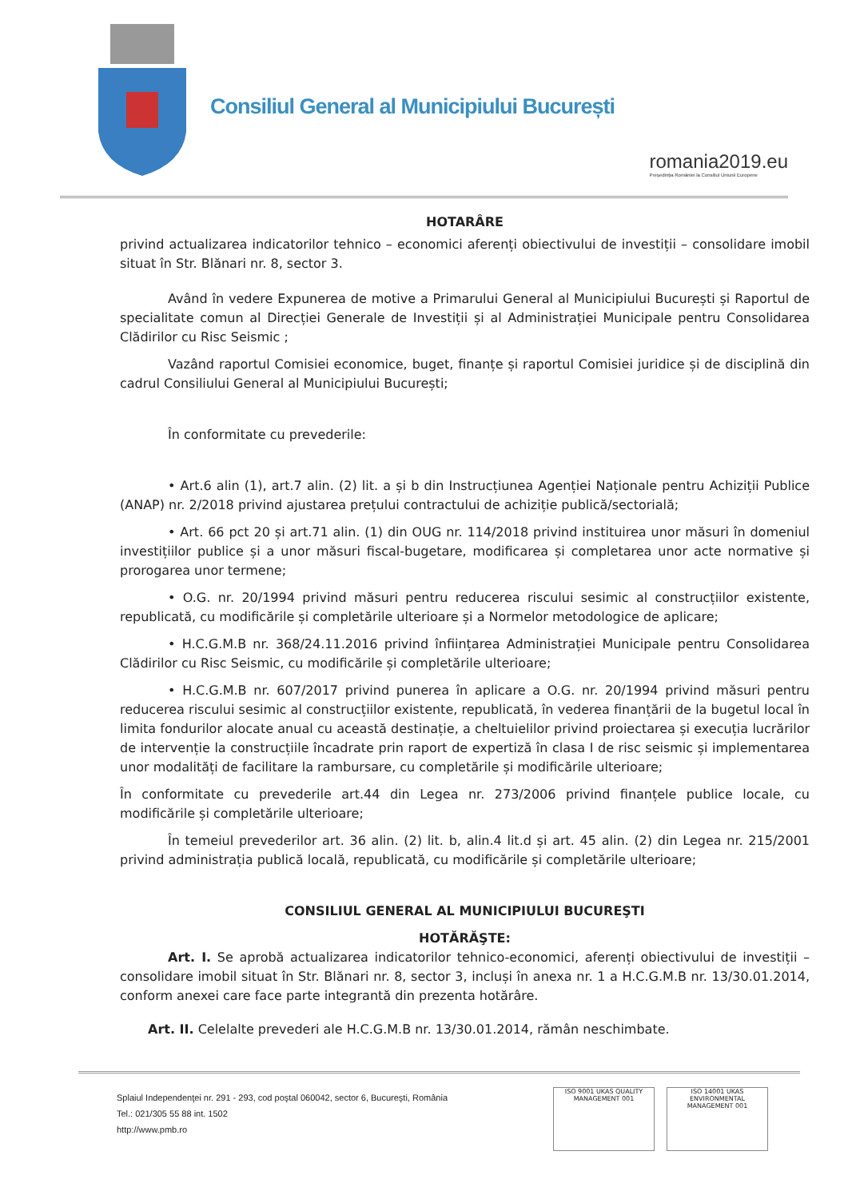Consiliul General al Municipiului București
romania2019.eu
Președinția României la Consiliul Uniunii Europene
HOTARÂRE
privind actualizarea indicatorilor tehnico – economici aferenți obiectivului de investiții – consolidare imobil situat în Str. Blănari nr. 8, sector 3.
Având în vedere Expunerea de motive a Primarului General al Municipiului București și Raportul de specialitate comun al Direcției Generale de Investiții și al Administrației Municipale pentru Consolidarea Clădirilor cu Risc Seismic ;
Vazând raportul Comisiei economice, buget, finanțe și raportul Comisiei juridice și de disciplină din cadrul Consiliului General al Municipiului București;
În conformitate cu prevederile:
• Art.6 alin (1), art.7 alin. (2) lit. a și b din Instrucțiunea Agenției Naționale pentru Achiziții Publice (ANAP) nr. 2/2018 privind ajustarea prețului contractului de achiziție publică/sectorială;
• Art. 66 pct 20 și art.71 alin. (1) din OUG nr. 114/2018 privind instituirea unor măsuri în domeniul investițiilor publice și a unor măsuri fiscal-bugetare, modificarea și completarea unor acte normative și prorogarea unor termene;
• O.G. nr. 20/1994 privind măsuri pentru reducerea riscului sesimic al construcțiilor existente, republicată, cu modificările și completările ulterioare și a Normelor metodologice de aplicare;
• H.C.G.M.B nr. 368/24.11.2016 privind înființarea Administrației Municipale pentru Consolidarea Clădirilor cu Risc Seismic, cu modificările și completările ulterioare;
• H.C.G.M.B nr. 607/2017 privind punerea în aplicare a O.G. nr. 20/1994 privind măsuri pentru reducerea riscului sesimic al construcțiilor existente, republicată, în vederea finanțării de la bugetul local în limita fondurilor alocate anual cu această destinație, a cheltuielilor privind proiectarea și execuția lucrărilor de intervenție la construcțiile încadrate prin raport de expertiză în clasa I de risc seismic și implementarea unor modalități de facilitare la rambursare, cu completările și modificările ulterioare;
În conformitate cu prevederile art.44 din Legea nr. 273/2006 privind finanțele publice locale, cu modificările și completările ulterioare;
În temeiul prevederilor art. 36 alin. (2) lit. b, alin.4 lit.d și art. 45 alin. (2) din Legea nr. 215/2001 privind administrația publică locală, republicată, cu modificările și completările ulterioare;
CONSILIUL GENERAL AL MUNICIPIULUI BUCUREŞTI
HOTĂRĂŞTE:
Art. I. Se aprobă actualizarea indicatorilor tehnico-economici, aferenți obiectivului de investiții – consolidare imobil situat în Str. Blănari nr. 8, sector 3, incluși în anexa nr. 1 a H.C.G.M.B nr. 13/30.01.2014, conform anexei care face parte integrantă din prezenta hotărâre.
Art. II. Celelalte prevederi ale H.C.G.M.B nr. 13/30.01.2014, rămân neschimbate.
Splaiul Independenţei nr. 291 - 293, cod poştal 060042, sector 6, Bucureşti, România
Tel.: 021/305 55 88 int. 1502
http://www.pmb.ro
ISO 9001 UKAS QUALITY MANAGEMENT 001
ISO 14001 UKAS ENVIRONMENTAL MANAGEMENT 001